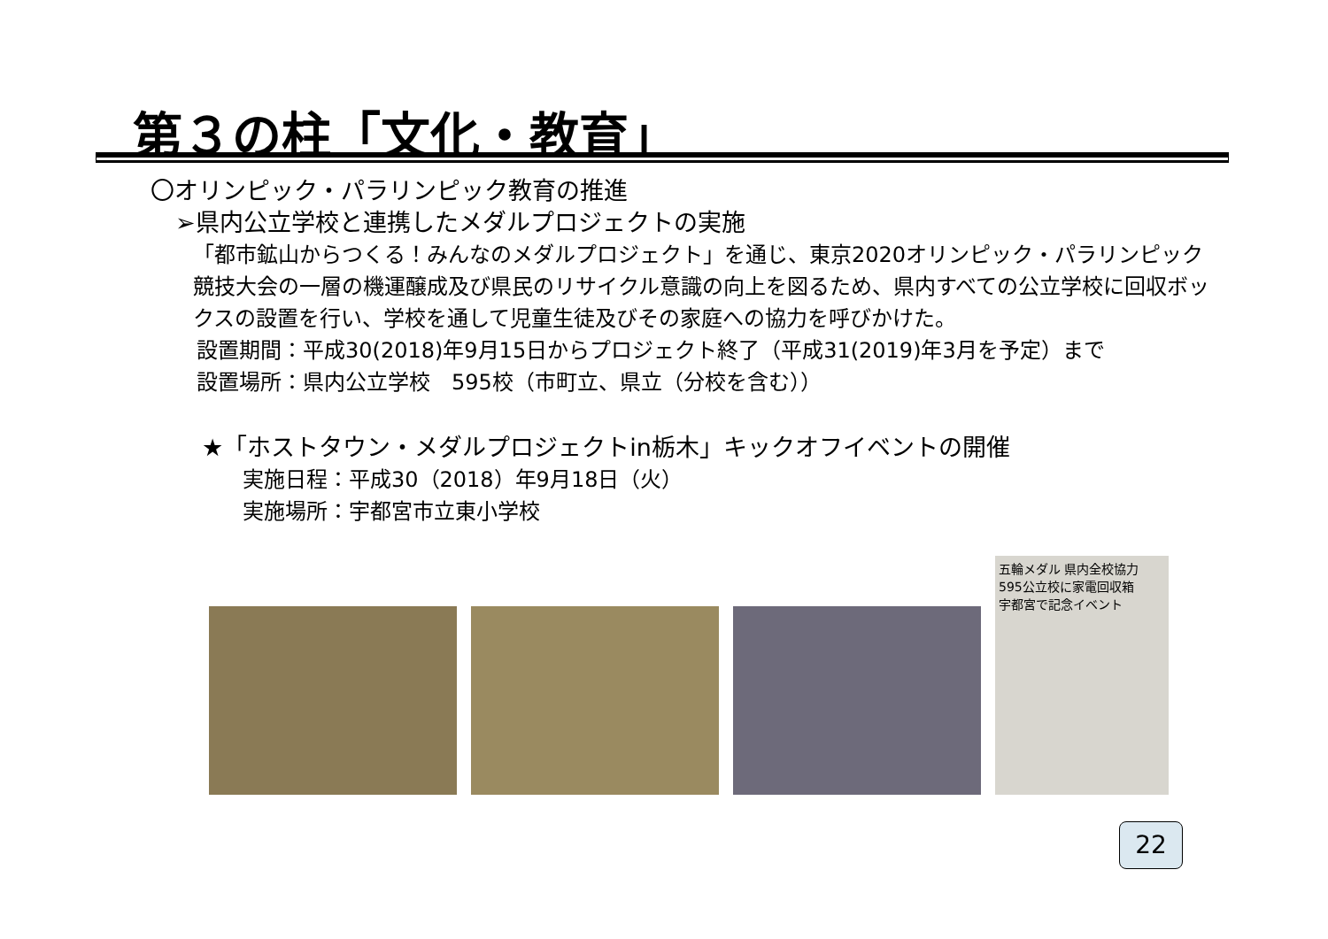第３の柱「文化・教育」
〇オリンピック・パラリンピック教育の推進
➢県内公立学校と連携したメダルプロジェクトの実施
「都市鉱山からつくる！みんなのメダルプロジェクト」を通じ、東京2020オリンピック・パラリンピック競技大会の一層の機運醸成及び県民のリサイクル意識の向上を図るため、県内すべての公立学校に回収ボックスの設置を行い、学校を通して児童生徒及びその家庭への協力を呼びかけた。
設置期間：平成30(2018)年9月15日からプロジェクト終了（平成31(2019)年3月を予定）まで
設置場所：県内公立学校　595校（市町立、県立（分校を含む））
★「ホストタウン・メダルプロジェクトin栃木」キックオフイベントの開催
実施日程：平成30（2018）年9月18日（火）
実施場所：宇都宮市立東小学校
五輪メダル 県内全校協力
595公立校に家電回収箱
宇都宮で記念イベント
22